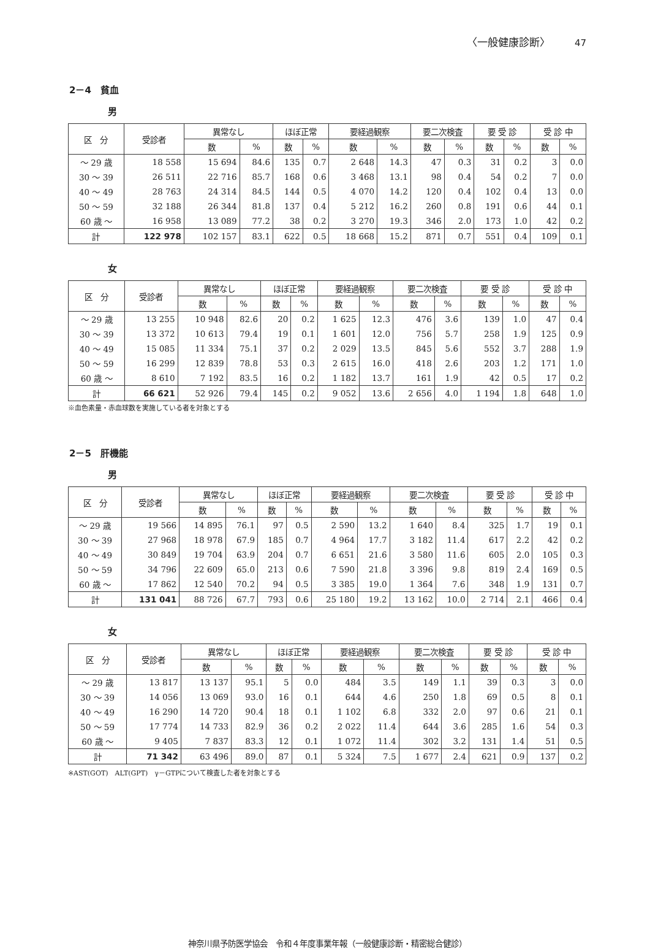〈一般健康診断〉 47
2－4　貧血
男
| 区 分 | 受診者 | 異常なし | | ほぼ正常 | | 要経過観察 | | 要二次検査 | | 要 受 診 | | 受 診 中 | |
| --- | --- | --- | --- | --- | --- | --- | --- | --- | --- | --- | --- | --- | --- |
| | | 数 | % | 数 | % | 数 | % | 数 | % | 数 | % | 数 | % |
| ～ 29 歳 | 18 558 | 15 694 | 84.6 | 135 | 0.7 | 2 648 | 14.3 | 47 | 0.3 | 31 | 0.2 | 3 | 0.0 |
| 30 ～ 39 | 26 511 | 22 716 | 85.7 | 168 | 0.6 | 3 468 | 13.1 | 98 | 0.4 | 54 | 0.2 | 7 | 0.0 |
| 40 ～ 49 | 28 763 | 24 314 | 84.5 | 144 | 0.5 | 4 070 | 14.2 | 120 | 0.4 | 102 | 0.4 | 13 | 0.0 |
| 50 ～ 59 | 32 188 | 26 344 | 81.8 | 137 | 0.4 | 5 212 | 16.2 | 260 | 0.8 | 191 | 0.6 | 44 | 0.1 |
| 60 歳 ～ | 16 958 | 13 089 | 77.2 | 38 | 0.2 | 3 270 | 19.3 | 346 | 2.0 | 173 | 1.0 | 42 | 0.2 |
| 計 | 122 978 | 102 157 | 83.1 | 622 | 0.5 | 18 668 | 15.2 | 871 | 0.7 | 551 | 0.4 | 109 | 0.1 |
女
| 区 分 | 受診者 | 異常なし | | ほぼ正常 | | 要経過観察 | | 要二次検査 | | 要 受 診 | | 受 診 中 | |
| --- | --- | --- | --- | --- | --- | --- | --- | --- | --- | --- | --- | --- | --- |
| | | 数 | % | 数 | % | 数 | % | 数 | % | 数 | % | 数 | % |
| ～ 29 歳 | 13 255 | 10 948 | 82.6 | 20 | 0.2 | 1 625 | 12.3 | 476 | 3.6 | 139 | 1.0 | 47 | 0.4 |
| 30 ～ 39 | 13 372 | 10 613 | 79.4 | 19 | 0.1 | 1 601 | 12.0 | 756 | 5.7 | 258 | 1.9 | 125 | 0.9 |
| 40 ～ 49 | 15 085 | 11 334 | 75.1 | 37 | 0.2 | 2 029 | 13.5 | 845 | 5.6 | 552 | 3.7 | 288 | 1.9 |
| 50 ～ 59 | 16 299 | 12 839 | 78.8 | 53 | 0.3 | 2 615 | 16.0 | 418 | 2.6 | 203 | 1.2 | 171 | 1.0 |
| 60 歳 ～ | 8 610 | 7 192 | 83.5 | 16 | 0.2 | 1 182 | 13.7 | 161 | 1.9 | 42 | 0.5 | 17 | 0.2 |
| 計 | 66 621 | 52 926 | 79.4 | 145 | 0.2 | 9 052 | 13.6 | 2 656 | 4.0 | 1 194 | 1.8 | 648 | 1.0 |
※血色素量・赤血球数を実施している者を対象とする
2－5　肝機能
男
| 区 分 | 受診者 | 異常なし | | ほぼ正常 | | 要経過観察 | | 要二次検査 | | 要 受 診 | | 受 診 中 | |
| --- | --- | --- | --- | --- | --- | --- | --- | --- | --- | --- | --- | --- | --- |
| | | 数 | % | 数 | % | 数 | % | 数 | % | 数 | % | 数 | % |
| ～ 29 歳 | 19 566 | 14 895 | 76.1 | 97 | 0.5 | 2 590 | 13.2 | 1 640 | 8.4 | 325 | 1.7 | 19 | 0.1 |
| 30 ～ 39 | 27 968 | 18 978 | 67.9 | 185 | 0.7 | 4 964 | 17.7 | 3 182 | 11.4 | 617 | 2.2 | 42 | 0.2 |
| 40 ～ 49 | 30 849 | 19 704 | 63.9 | 204 | 0.7 | 6 651 | 21.6 | 3 580 | 11.6 | 605 | 2.0 | 105 | 0.3 |
| 50 ～ 59 | 34 796 | 22 609 | 65.0 | 213 | 0.6 | 7 590 | 21.8 | 3 396 | 9.8 | 819 | 2.4 | 169 | 0.5 |
| 60 歳 ～ | 17 862 | 12 540 | 70.2 | 94 | 0.5 | 3 385 | 19.0 | 1 364 | 7.6 | 348 | 1.9 | 131 | 0.7 |
| 計 | 131 041 | 88 726 | 67.7 | 793 | 0.6 | 25 180 | 19.2 | 13 162 | 10.0 | 2 714 | 2.1 | 466 | 0.4 |
女
| 区 分 | 受診者 | 異常なし | | ほぼ正常 | | 要経過観察 | | 要二次検査 | | 要 受 診 | | 受 診 中 | |
| --- | --- | --- | --- | --- | --- | --- | --- | --- | --- | --- | --- | --- | --- |
| | | 数 | % | 数 | % | 数 | % | 数 | % | 数 | % | 数 | % |
| ～ 29 歳 | 13 817 | 13 137 | 95.1 | 5 | 0.0 | 484 | 3.5 | 149 | 1.1 | 39 | 0.3 | 3 | 0.0 |
| 30 ～ 39 | 14 056 | 13 069 | 93.0 | 16 | 0.1 | 644 | 4.6 | 250 | 1.8 | 69 | 0.5 | 8 | 0.1 |
| 40 ～ 49 | 16 290 | 14 720 | 90.4 | 18 | 0.1 | 1 102 | 6.8 | 332 | 2.0 | 97 | 0.6 | 21 | 0.1 |
| 50 ～ 59 | 17 774 | 14 733 | 82.9 | 36 | 0.2 | 2 022 | 11.4 | 644 | 3.6 | 285 | 1.6 | 54 | 0.3 |
| 60 歳 ～ | 9 405 | 7 837 | 83.3 | 12 | 0.1 | 1 072 | 11.4 | 302 | 3.2 | 131 | 1.4 | 51 | 0.5 |
| 計 | 71 342 | 63 496 | 89.0 | 87 | 0.1 | 5 324 | 7.5 | 1 677 | 2.4 | 621 | 0.9 | 137 | 0.2 |
※AST(GOT)　ALT(GPT)　γ－GTPについて検査した者を対象とする
神奈川県予防医学協会　令和４年度事業年報（一般健康診断・精密総合健診）